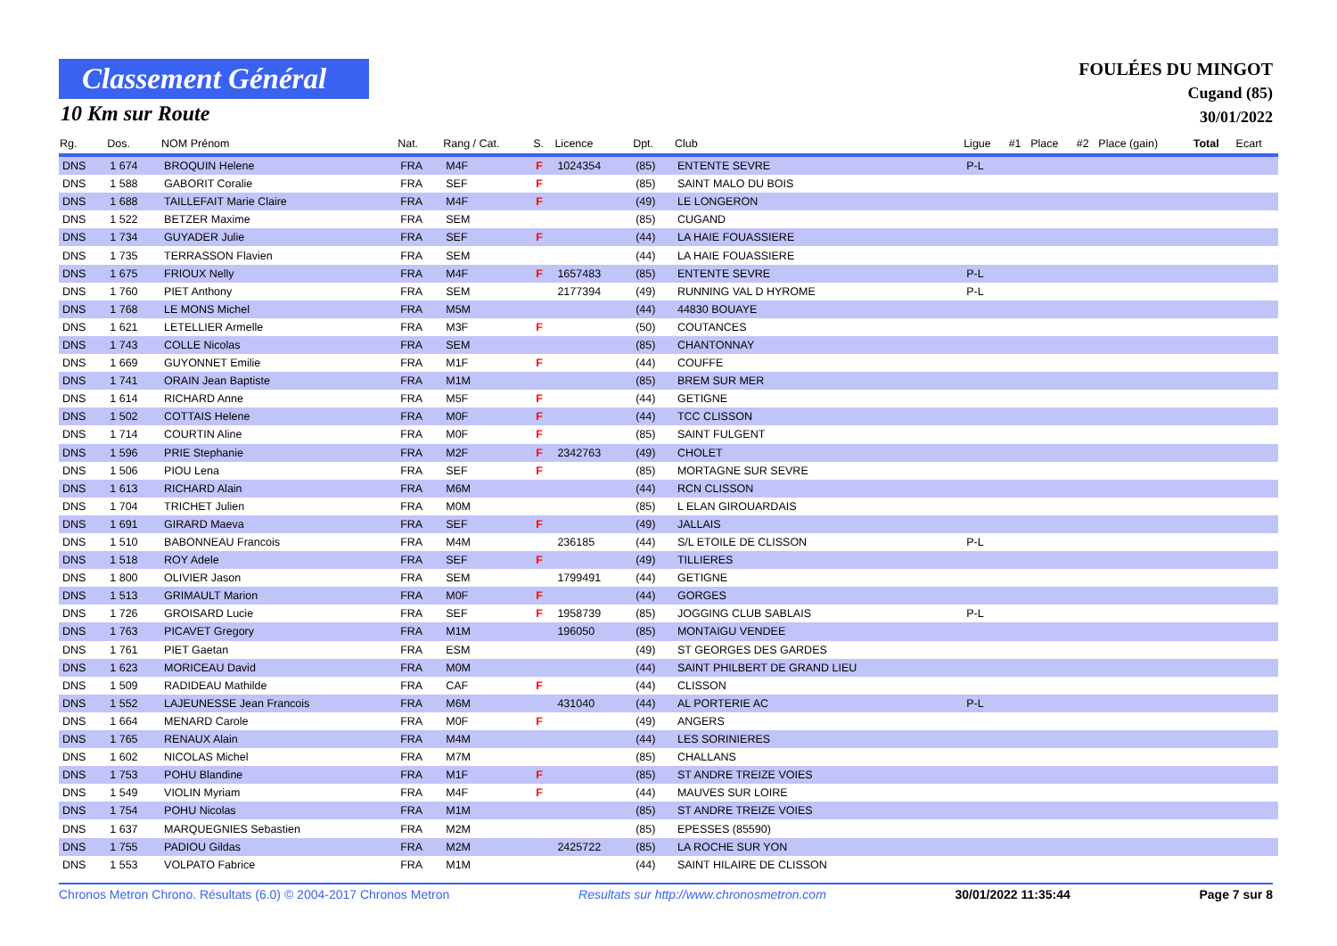Classement Général
10 Km sur Route
FOULÉES DU MINGOT
Cugand (85)
30/01/2022
| Rg. | Dos. | NOM Prénom | Nat. | Rang / Cat. | S. | Licence | Dpt. | Club | Ligue | #1 | Place | #2 | Place (gain) | Total | Ecart |
| --- | --- | --- | --- | --- | --- | --- | --- | --- | --- | --- | --- | --- | --- | --- | --- |
| DNS | 1 674 | BROQUIN Helene | FRA | M4F | F | 1024354 | (85) | ENTENTE SEVRE | P-L | | | | | | |
| DNS | 1 588 | GABORIT Coralie | FRA | SEF | F | | (85) | SAINT MALO DU BOIS | | | | | | | |
| DNS | 1 688 | TAILLEFAIT Marie Claire | FRA | M4F | F | | (49) | LE LONGERON | | | | | | | |
| DNS | 1 522 | BETZER Maxime | FRA | SEM | | | (85) | CUGAND | | | | | | | |
| DNS | 1 734 | GUYADER Julie | FRA | SEF | F | | (44) | LA HAIE FOUASSIERE | | | | | | | |
| DNS | 1 735 | TERRASSON Flavien | FRA | SEM | | | (44) | LA HAIE FOUASSIERE | | | | | | | |
| DNS | 1 675 | FRIOUX Nelly | FRA | M4F | F | 1657483 | (85) | ENTENTE SEVRE | P-L | | | | | | |
| DNS | 1 760 | PIET Anthony | FRA | SEM | | 2177394 | (49) | RUNNING VAL D HYROME | P-L | | | | | | |
| DNS | 1 768 | LE MONS Michel | FRA | M5M | | | (44) | 44830 BOUAYE | | | | | | | |
| DNS | 1 621 | LETELLIER Armelle | FRA | M3F | F | | (50) | COUTANCES | | | | | | | |
| DNS | 1 743 | COLLE Nicolas | FRA | SEM | | | (85) | CHANTONNAY | | | | | | | |
| DNS | 1 669 | GUYONNET Emilie | FRA | M1F | F | | (44) | COUFFE | | | | | | | |
| DNS | 1 741 | ORAIN Jean Baptiste | FRA | M1M | | | (85) | BREM SUR MER | | | | | | | |
| DNS | 1 614 | RICHARD Anne | FRA | M5F | F | | (44) | GETIGNE | | | | | | | |
| DNS | 1 502 | COTTAIS Helene | FRA | M0F | F | | (44) | TCC CLISSON | | | | | | | |
| DNS | 1 714 | COURTIN Aline | FRA | M0F | F | | (85) | SAINT FULGENT | | | | | | | |
| DNS | 1 596 | PRIE Stephanie | FRA | M2F | F | 2342763 | (49) | CHOLET | | | | | | | |
| DNS | 1 506 | PIOU Lena | FRA | SEF | F | | (85) | MORTAGNE SUR SEVRE | | | | | | | |
| DNS | 1 613 | RICHARD Alain | FRA | M6M | | | (44) | RCN CLISSON | | | | | | | |
| DNS | 1 704 | TRICHET Julien | FRA | M0M | | | (85) | L ELAN GIROUARDAIS | | | | | | | |
| DNS | 1 691 | GIRARD Maeva | FRA | SEF | F | | (49) | JALLAIS | | | | | | | |
| DNS | 1 510 | BABONNEAU Francois | FRA | M4M | | 236185 | (44) | S/L ETOILE DE CLISSON | P-L | | | | | | |
| DNS | 1 518 | ROY Adele | FRA | SEF | F | | (49) | TILLIERES | | | | | | | |
| DNS | 1 800 | OLIVIER Jason | FRA | SEM | | 1799491 | (44) | GETIGNE | | | | | | | |
| DNS | 1 513 | GRIMAULT Marion | FRA | M0F | F | | (44) | GORGES | | | | | | | |
| DNS | 1 726 | GROISARD Lucie | FRA | SEF | F | 1958739 | (85) | JOGGING CLUB SABLAIS | P-L | | | | | | |
| DNS | 1 763 | PICAVET Gregory | FRA | M1M | | 196050 | (85) | MONTAIGU VENDEE | | | | | | | |
| DNS | 1 761 | PIET Gaetan | FRA | ESM | | | (49) | ST GEORGES DES GARDES | | | | | | | |
| DNS | 1 623 | MORICEAU David | FRA | M0M | | | (44) | SAINT PHILBERT DE GRAND LIEU | | | | | | | |
| DNS | 1 509 | RADIDEAU Mathilde | FRA | CAF | F | | (44) | CLISSON | | | | | | | |
| DNS | 1 552 | LAJEUNESSE Jean Francois | FRA | M6M | | 431040 | (44) | AL PORTERIE AC | P-L | | | | | | |
| DNS | 1 664 | MENARD Carole | FRA | M0F | F | | (49) | ANGERS | | | | | | | |
| DNS | 1 765 | RENAUX Alain | FRA | M4M | | | (44) | LES SORINIERES | | | | | | | |
| DNS | 1 602 | NICOLAS Michel | FRA | M7M | | | (85) | CHALLANS | | | | | | | |
| DNS | 1 753 | POHU Blandine | FRA | M1F | F | | (85) | ST ANDRE TREIZE VOIES | | | | | | | |
| DNS | 1 549 | VIOLIN Myriam | FRA | M4F | F | | (44) | MAUVES SUR LOIRE | | | | | | | |
| DNS | 1 754 | POHU Nicolas | FRA | M1M | | | (85) | ST ANDRE TREIZE VOIES | | | | | | | |
| DNS | 1 637 | MARQUEGNIES Sebastien | FRA | M2M | | | (85) | EPESSES (85590) | | | | | | | |
| DNS | 1 755 | PADIOU Gildas | FRA | M2M | | 2425722 | (85) | LA ROCHE SUR YON | | | | | | | |
| DNS | 1 553 | VOLPATO Fabrice | FRA | M1M | | | (44) | SAINT HILAIRE DE CLISSON | | | | | | | |
Chronos Metron Chrono. Résultats (6.0) © 2004-2017 Chronos Metron Resultats sur http://www.chronosmetron.com 30/01/2022 11:35:44 Page 7 sur 8